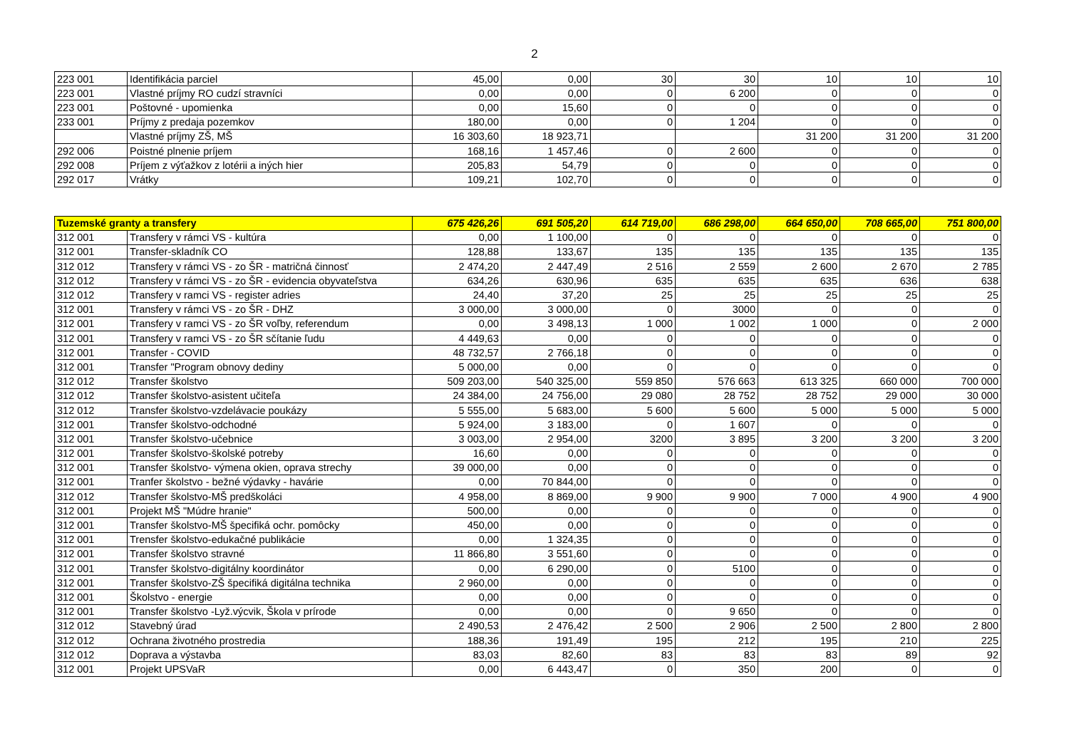2
| 223 001 | Identifikácia parciel | 45,00 | 0,00 | 30 | 30 | 10 | 10 | 10 |
| 223 001 | Vlastné príjmy RO cudzí stravníci | 0,00 | 0,00 | 0 | 6 200 | 0 | 0 | 0 |
| 223 001 | Poštovné - upomienka | 0,00 | 15,60 | 0 | 0 | 0 | 0 | 0 |
| 233 001 | Príjmy z predaja pozemkov | 180,00 | 0,00 | 0 | 1 204 | 0 | 0 | 0 |
| | Vlastné príjmy ZŠ, MŠ | 16 303,60 | 18 923,71 | | | 31 200 | 31 200 | 31 200 |
| 292 006 | Poistné plnenie príjem | 168,16 | 1 457,46 | 0 | 2 600 | 0 | 0 | 0 |
| 292 008 | Príjem z výťažkov z lotérii a iných hier | 205,83 | 54,79 | 0 | 0 | 0 | 0 | 0 |
| 292 017 | Vrátky | 109,21 | 102,70 | 0 | 0 | 0 | 0 | 0 |
| Tuzemské granty a transfery | | 675 426,26 | 691 505,20 | 614 719,00 | 686 298,00 | 664 650,00 | 708 665,00 | 751 800,00 |
| 312 001 | Transfery v rámci VS - kultúra | 0,00 | 1 100,00 | 0 | 0 | 0 | 0 | 0 |
| 312 001 | Transfer-skladník CO | 128,88 | 133,67 | 135 | 135 | 135 | 135 | 135 |
| 312 012 | Transfery v rámci VS - zo ŠR - matričná činnosť | 2 474,20 | 2 447,49 | 2 516 | 2 559 | 2 600 | 2 670 | 2 785 |
| 312 012 | Transfery v rámci VS - zo ŠR - evidencia obyvateľstva | 634,26 | 630,96 | 635 | 635 | 635 | 636 | 638 |
| 312 012 | Transfery v ramci VS - register adries | 24,40 | 37,20 | 25 | 25 | 25 | 25 | 25 |
| 312 001 | Transfery v rámci VS - zo ŠR - DHZ | 3 000,00 | 3 000,00 | 0 | 3000 | 0 | 0 | 0 |
| 312 001 | Transfery v ramci VS - zo ŠR voľby, referendum | 0,00 | 3 498,13 | 1 000 | 1 002 | 1 000 | 0 | 2 000 |
| 312 001 | Transfery v ramci VS - zo ŠR sčítanie ľudu | 4 449,63 | 0,00 | 0 | 0 | 0 | 0 | 0 |
| 312 001 | Transfer - COVID | 48 732,57 | 2 766,18 | 0 | 0 | 0 | 0 | 0 |
| 312 001 | Transfer "Program obnovy dediny | 5 000,00 | 0,00 | 0 | 0 | 0 | 0 | 0 |
| 312 012 | Transfer školstvo | 509 203,00 | 540 325,00 | 559 850 | 576 663 | 613 325 | 660 000 | 700 000 |
| 312 012 | Transfer školstvo-asistent učiteľa | 24 384,00 | 24 756,00 | 29 080 | 28 752 | 28 752 | 29 000 | 30 000 |
| 312 012 | Transfer školstvo-vzdelávacie poukázy | 5 555,00 | 5 683,00 | 5 600 | 5 600 | 5 000 | 5 000 | 5 000 |
| 312 001 | Transfer školstvo-odchodné | 5 924,00 | 3 183,00 | 0 | 1 607 | 0 | 0 | 0 |
| 312 001 | Transfer školstvo-učebnice | 3 003,00 | 2 954,00 | 3200 | 3 895 | 3 200 | 3 200 | 3 200 |
| 312 001 | Transfer školstvo-školské potreby | 16,60 | 0,00 | 0 | 0 | 0 | 0 | 0 |
| 312 001 | Transfer školstvo- výmena okien, oprava strechy | 39 000,00 | 0,00 | 0 | 0 | 0 | 0 | 0 |
| 312 001 | Tranfer školstvo - bežné výdavky - havárie | 0,00 | 70 844,00 | 0 | 0 | 0 | 0 | 0 |
| 312 012 | Transfer školstvo-MŠ predškoláci | 4 958,00 | 8 869,00 | 9 900 | 9 900 | 7 000 | 4 900 | 4 900 |
| 312 001 | Projekt MŠ "Múdre hranie" | 500,00 | 0,00 | 0 | 0 | 0 | 0 | 0 |
| 312 001 | Transfer školstvo-MŠ špecifiká ochr. pomôcky | 450,00 | 0,00 | 0 | 0 | 0 | 0 | 0 |
| 312 001 | Trensfer školstvo-edukačné publikácie | 0,00 | 1 324,35 | 0 | 0 | 0 | 0 | 0 |
| 312 001 | Transfer školstvo stravné | 11 866,80 | 3 551,60 | 0 | 0 | 0 | 0 | 0 |
| 312 001 | Transfer školstvo-digitálny koordinátor | 0,00 | 6 290,00 | 0 | 5100 | 0 | 0 | 0 |
| 312 001 | Transfer školstvo-ZŠ špecifiká digitálna technika | 2 960,00 | 0,00 | 0 | 0 | 0 | 0 | 0 |
| 312 001 | Školstvo - energie | 0,00 | 0,00 | 0 | 0 | 0 | 0 | 0 |
| 312 001 | Transfer školstvo -Lyž.výcvik, Škola v prírode | 0,00 | 0,00 | 0 | 9 650 | 0 | 0 | 0 |
| 312 012 | Stavebný úrad | 2 490,53 | 2 476,42 | 2 500 | 2 906 | 2 500 | 2 800 | 2 800 |
| 312 012 | Ochrana životného prostredia | 188,36 | 191,49 | 195 | 212 | 195 | 210 | 225 |
| 312 012 | Doprava a výstavba | 83,03 | 82,60 | 83 | 83 | 83 | 89 | 92 |
| 312 001 | Projekt UPSVaR | 0,00 | 6 443,47 | 0 | 350 | 200 | 0 | 0 |